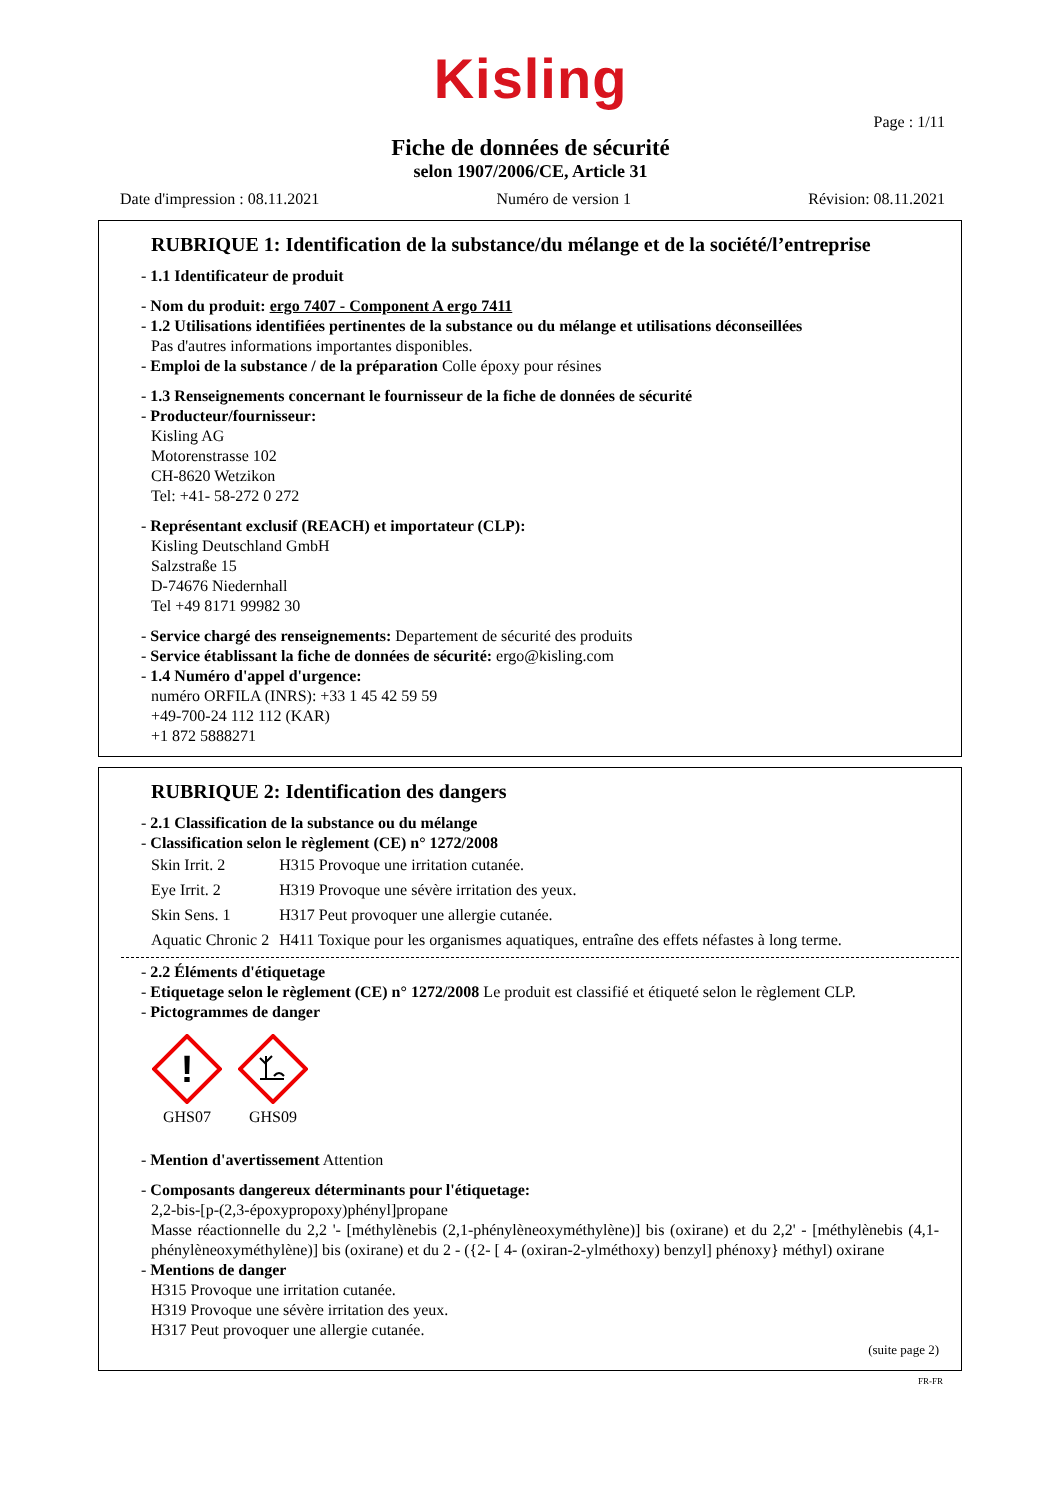Kisling
Page : 1/11
Fiche de données de sécurité
selon 1907/2006/CE, Article 31
Date d'impression : 08.11.2021 Numéro de version 1 Révision: 08.11.2021
RUBRIQUE 1: Identification de la substance/du mélange et de la société/l’entreprise
- 1.1 Identificateur de produit
- Nom du produit: ergo 7407 - Component A ergo 7411
- 1.2 Utilisations identifiées pertinentes de la substance ou du mélange et utilisations déconseillées
Pas d'autres informations importantes disponibles.
- Emploi de la substance / de la préparation Colle époxy pour résines
- 1.3 Renseignements concernant le fournisseur de la fiche de données de sécurité
- Producteur/fournisseur:
Kisling AG
Motorenstrasse 102
CH-8620 Wetzikon
Tel: +41- 58-272 0 272
- Représentant exclusif (REACH) et importateur (CLP):
Kisling Deutschland GmbH
Salzstraße 15
D-74676 Niedernhall
Tel +49 8171 99982 30
- Service chargé des renseignements: Departement de sécurité des produits
- Service établissant la fiche de données de sécurité: ergo@kisling.com
- 1.4 Numéro d'appel d'urgence:
numéro ORFILA (INRS): +33 1 45 42 59 59
+49-700-24 112 112 (KAR)
+1 872 5888271
RUBRIQUE 2: Identification des dangers
- 2.1 Classification de la substance ou du mélange
- Classification selon le règlement (CE) n° 1272/2008
| Skin Irrit. 2 | H315 Provoque une irritation cutanée. |
| Eye Irrit. 2 | H319 Provoque une sévère irritation des yeux. |
| Skin Sens. 1 | H317 Peut provoquer une allergie cutanée. |
| Aquatic Chronic 2 | H411 Toxique pour les organismes aquatiques, entraîne des effets néfastes à long terme. |
- 2.2 Éléments d'étiquetage
- Etiquetage selon le règlement (CE) n° 1272/2008 Le produit est classifié et étiqueté selon le règlement CLP.
- Pictogrammes de danger
!
GHS07
GHS09
- Mention d'avertissement Attention
- Composants dangereux déterminants pour l'étiquetage:
2,2-bis-[p-(2,3-époxypropoxy)phényl]propane
Masse réactionnelle du 2,2 '- [méthylènebis (2,1-phénylèneoxyméthylène)] bis (oxirane) et du 2,2' - [méthylènebis (4,1-phénylèneoxyméthylène)] bis (oxirane) et du 2 - ({2- [ 4- (oxiran-2-ylméthoxy) benzyl] phénoxy} méthyl) oxirane
- Mentions de danger
H315 Provoque une irritation cutanée.
H319 Provoque une sévère irritation des yeux.
H317 Peut provoquer une allergie cutanée.
(suite page 2)
FR-FR